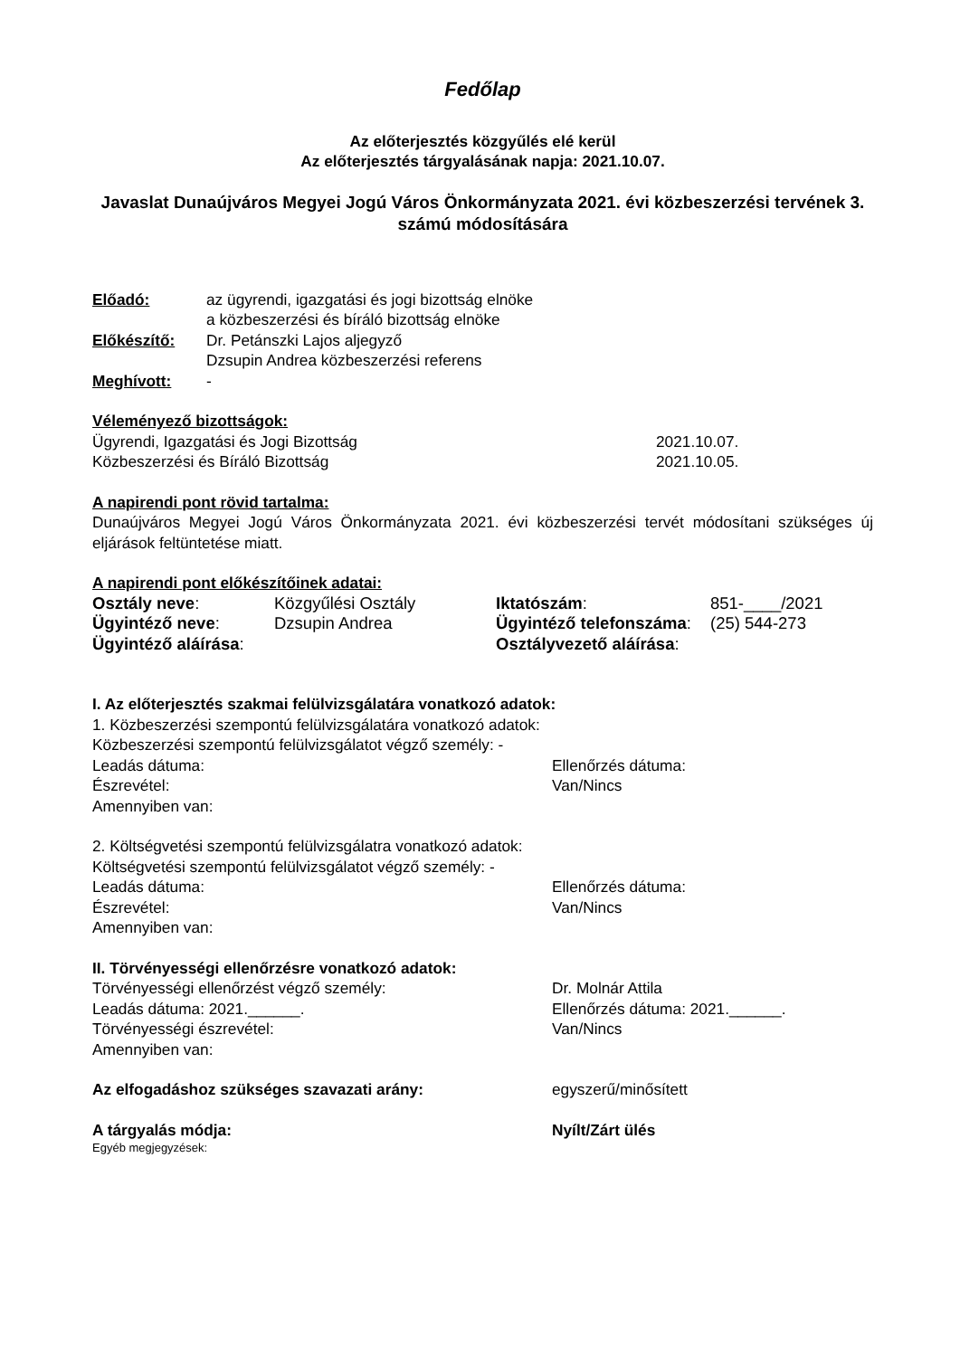Fedőlap
Az előterjesztés közgyűlés elé kerül
Az előterjesztés tárgyalásának napja: 2021.10.07.
Javaslat Dunaújváros Megyei Jogú Város Önkormányzata 2021. évi közbeszerzési tervének 3. számú módosítására
| Előadó: | az ügyrendi, igazgatási és jogi bizottság elnöke a közbeszerzési és bíráló bizottság elnöke |
| Előkészítő: | Dr. Petánszki Lajos aljegyző Dzsupin Andrea közbeszerzési referens |
| Meghívott: | - |
Véleményező bizottságok:
| Ügyrendi, Igazgatási és Jogi Bizottság | 2021.10.07. |
| Közbeszerzési és Bíráló Bizottság | 2021.10.05. |
A napirendi pont rövid tartalma:
Dunaújváros Megyei Jogú Város Önkormányzata 2021. évi közbeszerzési tervét módosítani szükséges új eljárások feltüntetése miatt.
A napirendi pont előkészítőinek adatai:
| Osztály neve : | Közgyűlési Osztály | Iktatószám : | 851-____/2021 |
| Ügyintéző neve : | Dzsupin Andrea | Ügyintéző telefonszáma : | (25) 544-273 |
| Ügyintéző aláírása : | | Osztályvezető aláírása : | |
I. Az előterjesztés szakmai felülvizsgálatára vonatkozó adatok:
1. Közbeszerzési szempontú felülvizsgálatára vonatkozó adatok:
Közbeszerzési szempontú felülvizsgálatot végző személy: -
Leadás dátuma: Ellenőrzés dátuma:
Észrevétel: Van/Nincs
Amennyiben van:
2. Költségvetési szempontú felülvizsgálatra vonatkozó adatok:
Költségvetési szempontú felülvizsgálatot végző személy: -
Leadás dátuma: Ellenőrzés dátuma:
Észrevétel: Van/Nincs
Amennyiben van:
II. Törvényességi ellenőrzésre vonatkozó adatok:
Törvényességi ellenőrzést végző személy: Dr. Molnár Attila
Leadás dátuma: 2021.______. Ellenőrzés dátuma: 2021.______.
Törvényességi észrevétel: Van/Nincs
Amennyiben van:
Az elfogadáshoz szükséges szavazati arány: egyszerű/minősített
A tárgyalás módja: Nyílt/Zárt ülés
Egyéb megjegyzések: